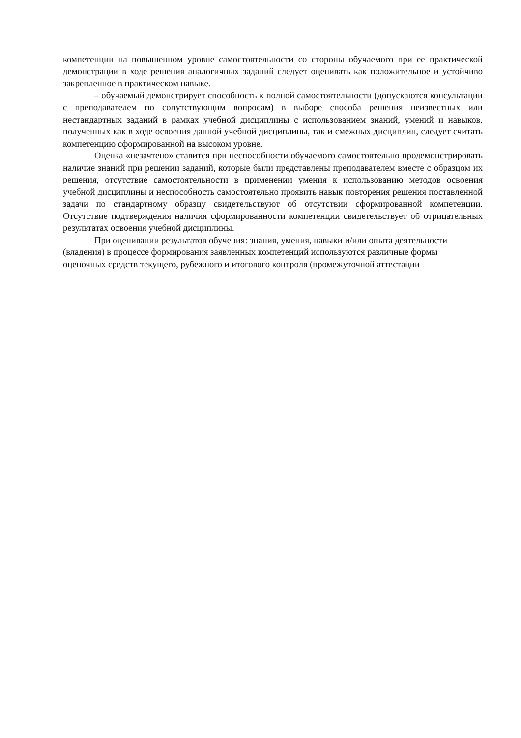компетенции на повышенном уровне самостоятельности со стороны обучаемого при ее практической демонстрации в ходе решения аналогичных заданий следует оценивать как положительное и устойчиво закрепленное в практическом навыке.
– обучаемый демонстрирует способность к полной самостоятельности (допускаются консультации с преподавателем по сопутствующим вопросам) в выборе способа решения неизвестных или нестандартных заданий в рамках учебной дисциплины с использованием знаний, умений и навыков, полученных как в ходе освоения данной учебной дисциплины, так и смежных дисциплин, следует считать компетенцию сформированной на высоком уровне.
Оценка «незачтено» ставится при неспособности обучаемого самостоятельно продемонстрировать наличие знаний при решении заданий, которые были представлены преподавателем вместе с образцом их решения, отсутствие самостоятельности в применении умения к использованию методов освоения учебной дисциплины и неспособность самостоятельно проявить навык повторения решения поставленной задачи по стандартному образцу свидетельствуют об отсутствии сформированной компетенции. Отсутствие подтверждения наличия сформированности компетенции свидетельствует об отрицательных результатах освоения учебной дисциплины.
При оценивании результатов обучения: знания, умения, навыки и/или опыта деятельности (владения) в процессе формирования заявленных компетенций используются различные формы оценочных средств текущего, рубежного и итогового контроля (промежуточной аттестации